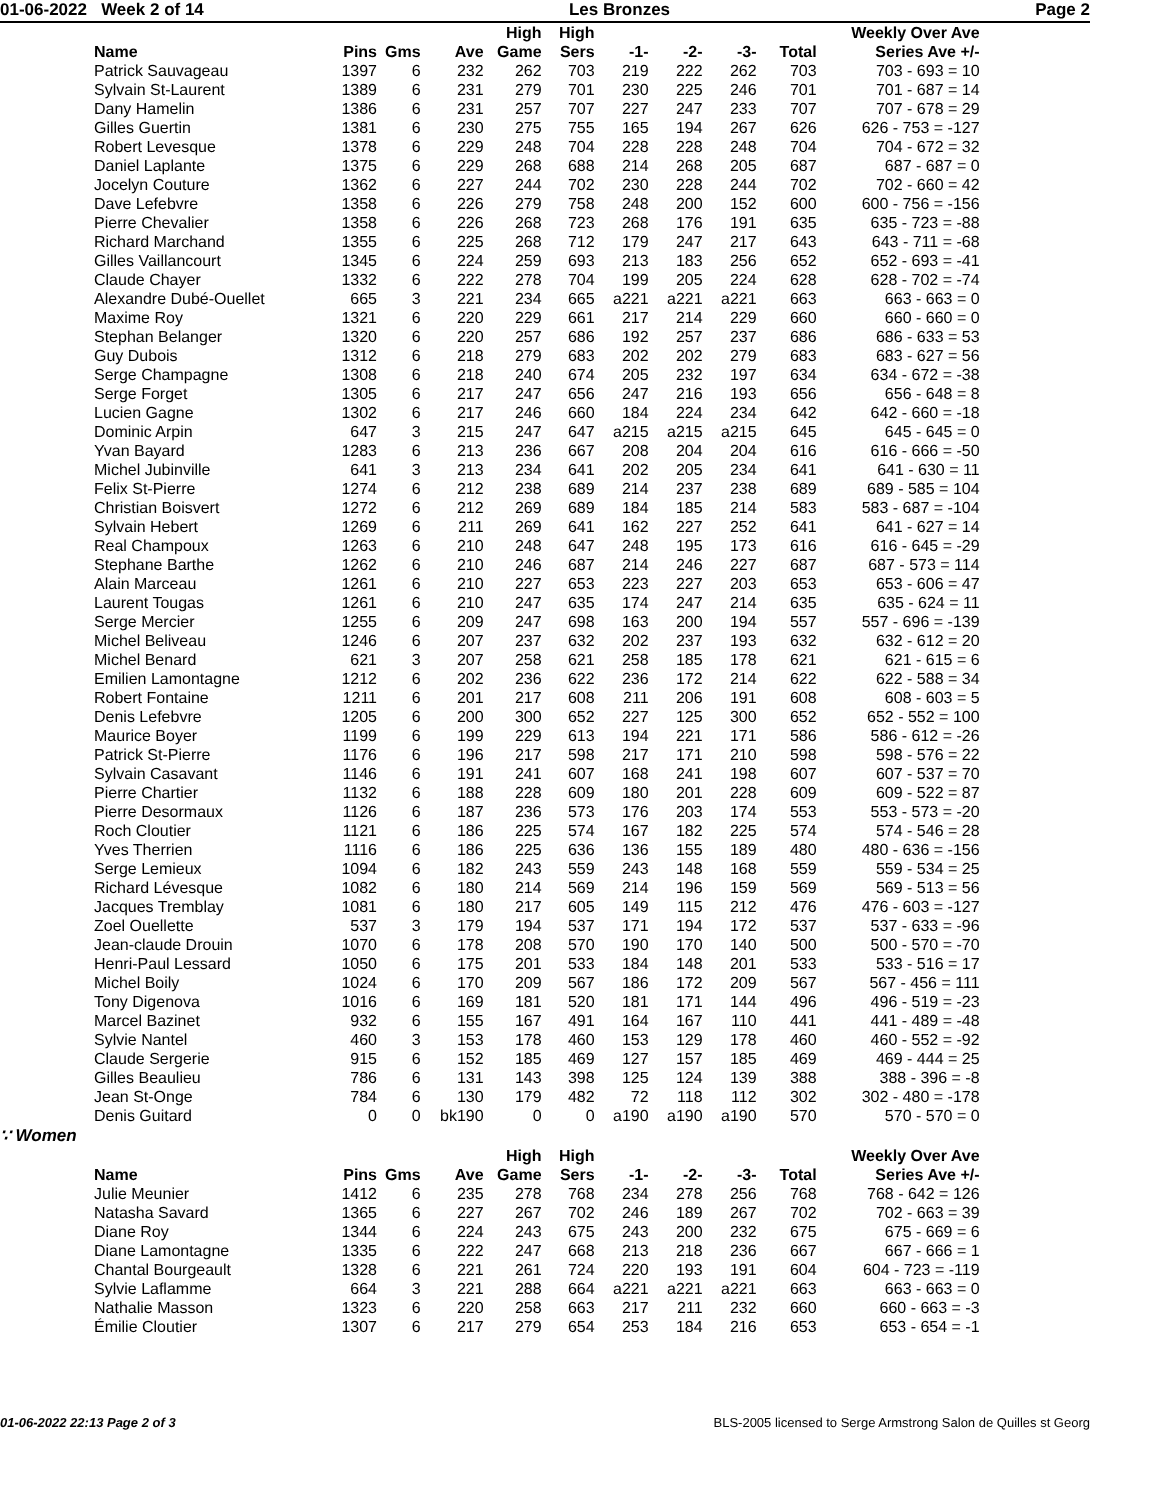01-06-2022 Week 2 of 14 Les Bronzes Page 2
| Name | Pins | Gms | Ave | High Game | High Sers | -1- | -2- | -3- | Total | Weekly Over Ave Series Ave +/- |
| --- | --- | --- | --- | --- | --- | --- | --- | --- | --- | --- |
| Patrick Sauvageau | 1397 | 6 | 232 | 262 | 703 | 219 | 222 | 262 | 703 | 703 - 693 = 10 |
| Sylvain St-Laurent | 1389 | 6 | 231 | 279 | 701 | 230 | 225 | 246 | 701 | 701 - 687 = 14 |
| Dany Hamelin | 1386 | 6 | 231 | 257 | 707 | 227 | 247 | 233 | 707 | 707 - 678 = 29 |
| Gilles Guertin | 1381 | 6 | 230 | 275 | 755 | 165 | 194 | 267 | 626 | 626 - 753 = -127 |
| Robert Levesque | 1378 | 6 | 229 | 248 | 704 | 228 | 228 | 248 | 704 | 704 - 672 = 32 |
| Daniel Laplante | 1375 | 6 | 229 | 268 | 688 | 214 | 268 | 205 | 687 | 687 - 687 = 0 |
| Jocelyn Couture | 1362 | 6 | 227 | 244 | 702 | 230 | 228 | 244 | 702 | 702 - 660 = 42 |
| Dave Lefebvre | 1358 | 6 | 226 | 279 | 758 | 248 | 200 | 152 | 600 | 600 - 756 = -156 |
| Pierre Chevalier | 1358 | 6 | 226 | 268 | 723 | 268 | 176 | 191 | 635 | 635 - 723 = -88 |
| Richard Marchand | 1355 | 6 | 225 | 268 | 712 | 179 | 247 | 217 | 643 | 643 - 711 = -68 |
| Gilles Vaillancourt | 1345 | 6 | 224 | 259 | 693 | 213 | 183 | 256 | 652 | 652 - 693 = -41 |
| Claude Chayer | 1332 | 6 | 222 | 278 | 704 | 199 | 205 | 224 | 628 | 628 - 702 = -74 |
| Alexandre Dubé-Ouellet | 665 | 3 | 221 | 234 | 665 | a221 | a221 | a221 | 663 | 663 - 663 = 0 |
| Maxime Roy | 1321 | 6 | 220 | 229 | 661 | 217 | 214 | 229 | 660 | 660 - 660 = 0 |
| Stephan Belanger | 1320 | 6 | 220 | 257 | 686 | 192 | 257 | 237 | 686 | 686 - 633 = 53 |
| Guy Dubois | 1312 | 6 | 218 | 279 | 683 | 202 | 202 | 279 | 683 | 683 - 627 = 56 |
| Serge Champagne | 1308 | 6 | 218 | 240 | 674 | 205 | 232 | 197 | 634 | 634 - 672 = -38 |
| Serge Forget | 1305 | 6 | 217 | 247 | 656 | 247 | 216 | 193 | 656 | 656 - 648 = 8 |
| Lucien Gagne | 1302 | 6 | 217 | 246 | 660 | 184 | 224 | 234 | 642 | 642 - 660 = -18 |
| Dominic Arpin | 647 | 3 | 215 | 247 | 647 | a215 | a215 | a215 | 645 | 645 - 645 = 0 |
| Yvan Bayard | 1283 | 6 | 213 | 236 | 667 | 208 | 204 | 204 | 616 | 616 - 666 = -50 |
| Michel Jubinville | 641 | 3 | 213 | 234 | 641 | 202 | 205 | 234 | 641 | 641 - 630 = 11 |
| Felix St-Pierre | 1274 | 6 | 212 | 238 | 689 | 214 | 237 | 238 | 689 | 689 - 585 = 104 |
| Christian Boisvert | 1272 | 6 | 212 | 269 | 689 | 184 | 185 | 214 | 583 | 583 - 687 = -104 |
| Sylvain Hebert | 1269 | 6 | 211 | 269 | 641 | 162 | 227 | 252 | 641 | 641 - 627 = 14 |
| Real Champoux | 1263 | 6 | 210 | 248 | 647 | 248 | 195 | 173 | 616 | 616 - 645 = -29 |
| Stephane Barthe | 1262 | 6 | 210 | 246 | 687 | 214 | 246 | 227 | 687 | 687 - 573 = 114 |
| Alain Marceau | 1261 | 6 | 210 | 227 | 653 | 223 | 227 | 203 | 653 | 653 - 606 = 47 |
| Laurent Tougas | 1261 | 6 | 210 | 247 | 635 | 174 | 247 | 214 | 635 | 635 - 624 = 11 |
| Serge Mercier | 1255 | 6 | 209 | 247 | 698 | 163 | 200 | 194 | 557 | 557 - 696 = -139 |
| Michel Beliveau | 1246 | 6 | 207 | 237 | 632 | 202 | 237 | 193 | 632 | 632 - 612 = 20 |
| Michel Benard | 621 | 3 | 207 | 258 | 621 | 258 | 185 | 178 | 621 | 621 - 615 = 6 |
| Emilien Lamontagne | 1212 | 6 | 202 | 236 | 622 | 236 | 172 | 214 | 622 | 622 - 588 = 34 |
| Robert Fontaine | 1211 | 6 | 201 | 217 | 608 | 211 | 206 | 191 | 608 | 608 - 603 = 5 |
| Denis Lefebvre | 1205 | 6 | 200 | 300 | 652 | 227 | 125 | 300 | 652 | 652 - 552 = 100 |
| Maurice Boyer | 1199 | 6 | 199 | 229 | 613 | 194 | 221 | 171 | 586 | 586 - 612 = -26 |
| Patrick St-Pierre | 1176 | 6 | 196 | 217 | 598 | 217 | 171 | 210 | 598 | 598 - 576 = 22 |
| Sylvain Casavant | 1146 | 6 | 191 | 241 | 607 | 168 | 241 | 198 | 607 | 607 - 537 = 70 |
| Pierre Chartier | 1132 | 6 | 188 | 228 | 609 | 180 | 201 | 228 | 609 | 609 - 522 = 87 |
| Pierre Desormaux | 1126 | 6 | 187 | 236 | 573 | 176 | 203 | 174 | 553 | 553 - 573 = -20 |
| Roch Cloutier | 1121 | 6 | 186 | 225 | 574 | 167 | 182 | 225 | 574 | 574 - 546 = 28 |
| Yves Therrien | 1116 | 6 | 186 | 225 | 636 | 136 | 155 | 189 | 480 | 480 - 636 = -156 |
| Serge Lemieux | 1094 | 6 | 182 | 243 | 559 | 243 | 148 | 168 | 559 | 559 - 534 = 25 |
| Richard Lévesque | 1082 | 6 | 180 | 214 | 569 | 214 | 196 | 159 | 569 | 569 - 513 = 56 |
| Jacques Tremblay | 1081 | 6 | 180 | 217 | 605 | 149 | 115 | 212 | 476 | 476 - 603 = -127 |
| Zoel Ouellette | 537 | 3 | 179 | 194 | 537 | 171 | 194 | 172 | 537 | 537 - 633 = -96 |
| Jean-claude Drouin | 1070 | 6 | 178 | 208 | 570 | 190 | 170 | 140 | 500 | 500 - 570 = -70 |
| Henri-Paul Lessard | 1050 | 6 | 175 | 201 | 533 | 184 | 148 | 201 | 533 | 533 - 516 = 17 |
| Michel Boily | 1024 | 6 | 170 | 209 | 567 | 186 | 172 | 209 | 567 | 567 - 456 = 111 |
| Tony Digenova | 1016 | 6 | 169 | 181 | 520 | 181 | 171 | 144 | 496 | 496 - 519 = -23 |
| Marcel Bazinet | 932 | 6 | 155 | 167 | 491 | 164 | 167 | 110 | 441 | 441 - 489 = -48 |
| Sylvie Nantel | 460 | 3 | 153 | 178 | 460 | 153 | 129 | 178 | 460 | 460 - 552 = -92 |
| Claude Sergerie | 915 | 6 | 152 | 185 | 469 | 127 | 157 | 185 | 469 | 469 - 444 = 25 |
| Gilles Beaulieu | 786 | 6 | 131 | 143 | 398 | 125 | 124 | 139 | 388 | 388 - 396 = -8 |
| Jean St-Onge | 784 | 6 | 130 | 179 | 482 | 72 | 118 | 112 | 302 | 302 - 480 = -178 |
| Denis Guitard | 0 | 0 | bk190 | 0 | 0 | a190 | a190 | a190 | 570 | 570 - 570 = 0 |
∵ Women
| Name | Pins | Gms | Ave | High Game | High Sers | -1- | -2- | -3- | Total | Weekly Over Ave Series Ave +/- |
| --- | --- | --- | --- | --- | --- | --- | --- | --- | --- | --- |
| Julie Meunier | 1412 | 6 | 235 | 278 | 768 | 234 | 278 | 256 | 768 | 768 - 642 = 126 |
| Natasha Savard | 1365 | 6 | 227 | 267 | 702 | 246 | 189 | 267 | 702 | 702 - 663 = 39 |
| Diane Roy | 1344 | 6 | 224 | 243 | 675 | 243 | 200 | 232 | 675 | 675 - 669 = 6 |
| Diane Lamontagne | 1335 | 6 | 222 | 247 | 668 | 213 | 218 | 236 | 667 | 667 - 666 = 1 |
| Chantal Bourgeault | 1328 | 6 | 221 | 261 | 724 | 220 | 193 | 191 | 604 | 604 - 723 = -119 |
| Sylvie Laflamme | 664 | 3 | 221 | 288 | 664 | a221 | a221 | a221 | 663 | 663 - 663 = 0 |
| Nathalie Masson | 1323 | 6 | 220 | 258 | 663 | 217 | 211 | 232 | 660 | 660 - 663 = -3 |
| Émilie Cloutier | 1307 | 6 | 217 | 279 | 654 | 253 | 184 | 216 | 653 | 653 - 654 = -1 |
01-06-2022 22:13 Page 2 of 3 BLS-2005 licensed to Serge Armstrong Salon de Quilles st Georg